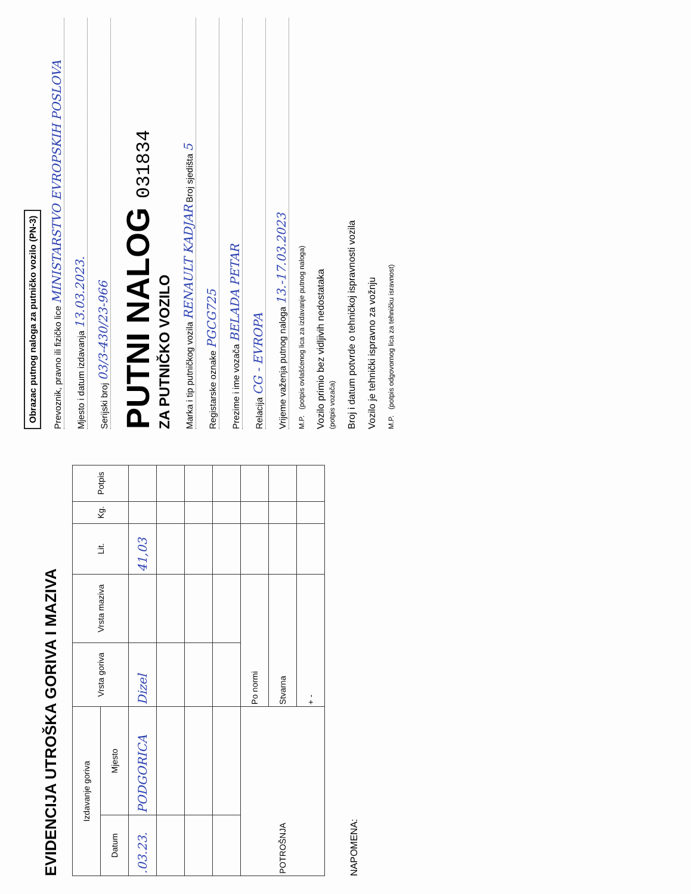EVIDENCIJA UTROŠKA GORIVA I MAZIVA
| Izdavanje goriva | | Vrsta goriva | Vrsta maziva | Lit. | Kg. | Potpis |
| --- | --- | --- | --- | --- | --- | --- |
| Datum | Mjesto | | | | | |
| .03.23. | PODGORICA | Dizel | | 41,03 | | |
| POTROŠNJA | | Po normi | | | | |
| | | Stvarna | | | | |
| | | + - | | | | |
NAPOMENA:
Obrazac putnog naloga za putničko vozilo (PN-3)
Prevoznik, pravno ili fizičko lice MINISTARSTVO EVROPSKIH POSLOVA
Mjesto i datum izdavanja 13.03.2023.
Serijski broj 03/3-430/23-966
PUTNI NALOG 031834
ZA PUTNIČKO VOZILO
Marka i tip putničkog vozila RENAULT KADJAR Broj sjedišta 5
Registarske oznake PGCG725
Prezime i ime vozača BELADA PETAR
Relacija CG - EVROPA
Vrijeme važenja putnog naloga 13.-17.03.2023
M.P. (potpis ovlašćenog lica za izdavanje putnog naloga)
Vozilo primio bez vidljivih nedostataka
(potpis vozača)
Broj i datum potvrde o tehničkoj ispravnosti vozila
Vozilo je tehnički ispravno za vožnju
M.P. (potpis odgovornog lica za tehničku isravnost)